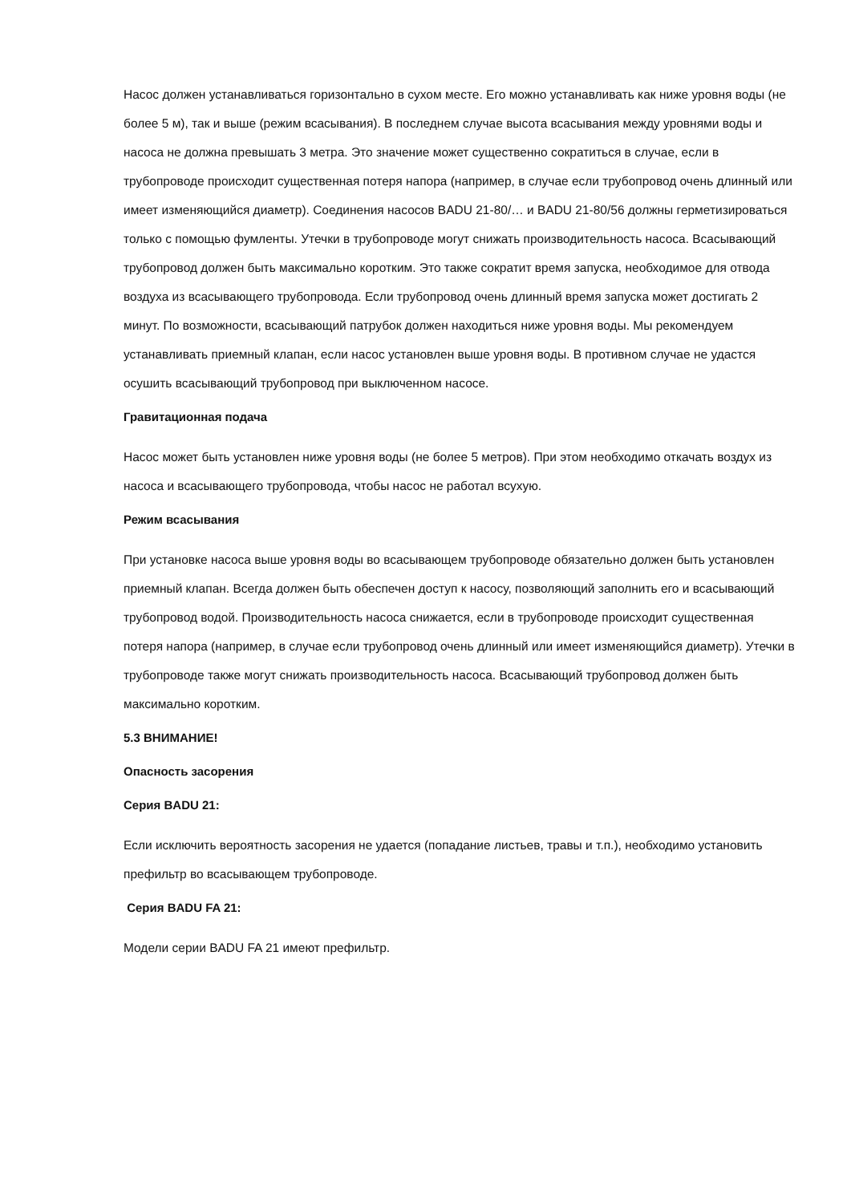Насос должен устанавливаться горизонтально в сухом месте. Его можно устанавливать как ниже уровня воды (не более 5 м), так и выше (режим всасывания). В последнем случае высота всасывания между уровнями воды и насоса не должна превышать 3 метра. Это значение может существенно сократиться в случае, если в трубопроводе происходит существенная потеря напора (например, в случае если трубопровод очень длинный или имеет изменяющийся диаметр). Соединения насосов BADU 21-80/… и BADU 21-80/56 должны герметизироваться только с помощью фумленты. Утечки в трубопроводе могут снижать производительность насоса. Всасывающий трубопровод должен быть максимально коротким. Это также сократит время запуска, необходимое для отвода воздуха из всасывающего трубопровода. Если трубопровод очень длинный время запуска может достигать 2 минут. По возможности, всасывающий патрубок должен находиться ниже уровня воды. Мы рекомендуем устанавливать приемный клапан, если насос установлен выше уровня воды. В противном случае не удастся осушить всасывающий трубопровод при выключенном насосе.
Гравитационная подача
Насос может быть установлен ниже уровня воды (не более 5 метров). При этом необходимо откачать воздух из насоса и всасывающего трубопровода, чтобы насос не работал всухую.
Режим всасывания
При установке насоса выше уровня воды во всасывающем трубопроводе обязательно должен быть установлен приемный клапан. Всегда должен быть обеспечен доступ к насосу, позволяющий заполнить его и всасывающий трубопровод водой. Производительность насоса снижается, если в трубопроводе происходит существенная потеря напора (например, в случае если трубопровод очень длинный или имеет изменяющийся диаметр). Утечки в трубопроводе также могут снижать производительность насоса. Всасывающий трубопровод должен быть максимально коротким.
5.3 ВНИМАНИЕ!
Опасность засорения
Серия BADU 21:
Если исключить вероятность засорения не удается (попадание листьев, травы и т.п.), необходимо установить префильтр во всасывающем трубопроводе.
Серия BADU FA 21:
Модели серии BADU FA 21 имеют префильтр.